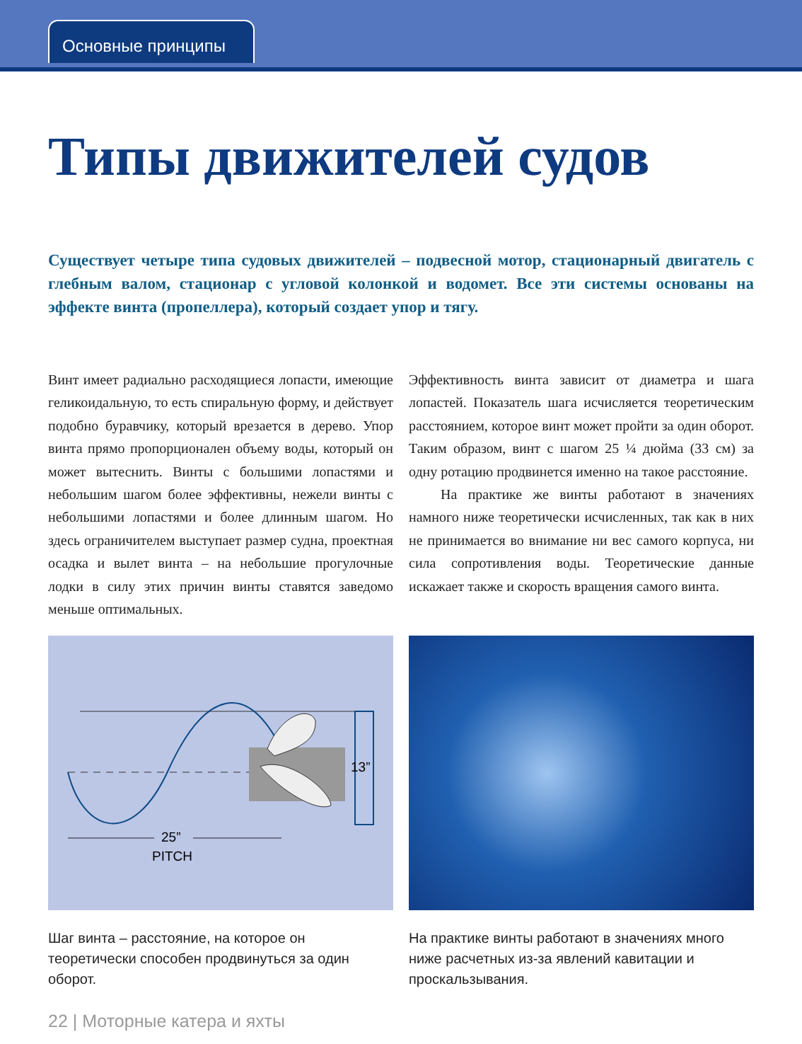Основные принципы
Типы движителей судов
Существует четыре типа судовых движителей – подвесной мотор, стационарный двигатель с глебным валом, стационар с угловой колонкой и водомет. Все эти системы основаны на эффекте винта (пропеллера), который создает упор и тягу.
Винт имеет радиально расходящиеся лопасти, имеющие геликоидальную, то есть спиральную форму, и действует подобно буравчику, который врезается в дерево. Упор винта прямо пропорционален объему воды, который он может вытеснить. Винты с большими лопастями и небольшим шагом более эффективны, нежели винты с небольшими лопастями и более длинным шагом. Но здесь ограничителем выступает размер судна, проектная осадка и вылет винта – на небольшие прогулочные лодки в силу этих причин винты ставятся заведомо меньше оптимальных.
Эффективность винта зависит от диаметра и шага лопастей. Показатель шага исчисляется теоретическим расстоянием, которое винт может пройти за один оборот. Таким образом, винт с шагом 25 ¼ дюйма (33 см) за одну ротацию продвинется именно на такое расстояние.
На практике же винты работают в значениях намного ниже теоретически исчисленных, так как в них не принимается во внимание ни вес самого корпуса, ни сила сопротивления воды. Теоретические данные искажает также и скорость вращения самого винта.
13”
25”
PITCH
Шаг винта – расстояние, на которое он теоретически способен продвинуться за один оборот.
На практике винты работают в значениях много ниже расчетных из-за явлений кавитации и проскальзывания.
22 | Моторные катера и яхты